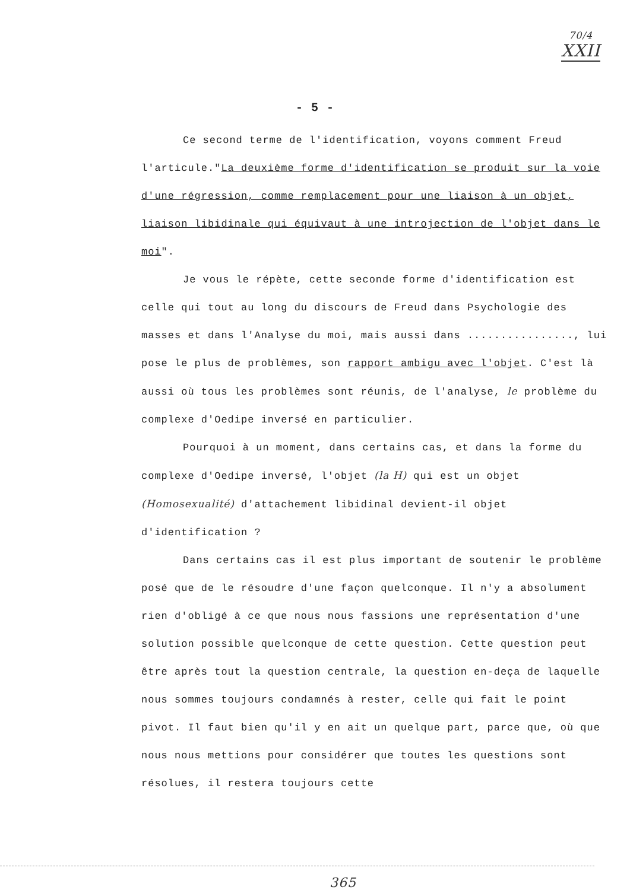70/4
XXII
- 5 -
Ce second terme de l'identification, voyons comment Freud l'articule."La deuxième forme d'identification se produit sur la voie d'une régression, comme remplacement pour une liaison à un objet, liaison libidinale qui équivaut à une introjection de l'objet dans le moi".
Je vous le répète, cette seconde forme d'identification est celle qui tout au long du discours de Freud dans Psychologie des masses et dans l'Analyse du moi, mais aussi dans ................, lui pose le plus de problèmes, son rapport ambigu avec l'objet. C'est là aussi où tous les problèmes sont réunis, de l'analyse, le problème du complexe d'Oedipe inversé en particulier.
Pourquoi à un moment, dans certains cas, et dans la forme du complexe d'Oedipe inversé, l'objet (la H) qui est un objet (Homosexualité) d'attachement libidinal devient-il objet d'identification ?
Dans certains cas il est plus important de soutenir le problème posé que de le résoudre d'une façon quelconque. Il n'y a absolument rien d'obligé à ce que nous nous fassions une représentation d'une solution possible quelconque de cette question. Cette question peut être après tout la question centrale, la question en-deça de laquelle nous sommes toujours condamnés à rester, celle qui fait le point pivot. Il faut bien qu'il y en ait un quelque part, parce que, où que nous nous mettions pour considérer que toutes les questions sont résolues, il restera toujours cette
365